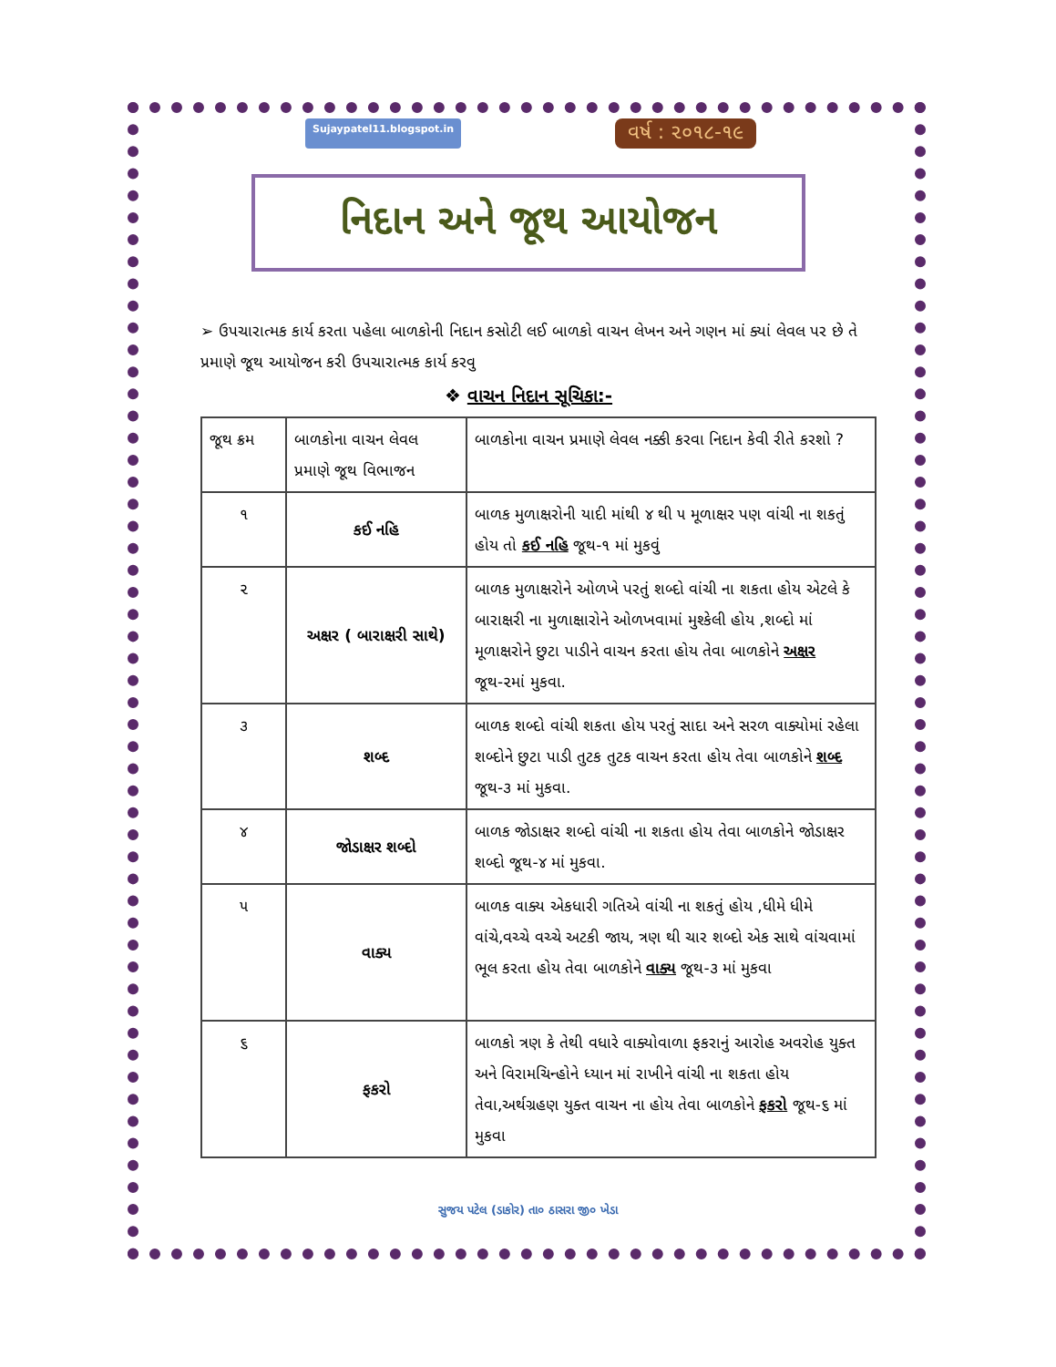Sujaypatel11.blogspot.in વર્ષ : ૨૦૧૮-૧૯
નિદાન અને જૂથ આયોજન
➢ ઉપચારાત્મક કાર્ય કરતા પહેલા બાળકોની નિદાન કસોટી લઈ બાળકો વાચન લેખન અને ગણન માં ક્યાં લેવલ પર છે તે પ્રમાણે જૂથ આયોજન કરી ઉપચારાત્મક કાર્ય કરવુ
❖ વાચન નિદાન સૂચિકા:-
| જૂથ ક્રમ | બાળકોના વાચન લેવલ પ્રમાણે જૂથ વિભાજન | બાળકોના વાચન પ્રમાણે લેવલ નક્કી કરવા નિદાન કેવી રીતે કરશો ? |
| ૧ | કઈ નહિ | બાળક મુળાક્ષરોની યાદી માંથી ૪ થી ૫ મૂળાક્ષર પણ વાંચી ના શકતું હોય તો કઈ નહિ જૂથ-૧ માં મુકવું |
| ૨ | અક્ષર ( બારાક્ષરી સાથે) | બાળક મુળાક્ષરોને ઓળખે પરતું શબ્દો વાંચી ના શકતા હોય એટલે કે બારાક્ષરી ના મુળાક્ષારોને ઓળખવામાં મુશ્કેલી હોય ,શબ્દો માં મૂળાક્ષરોને છુટા પાડીને વાચન કરતા હોય તેવા બાળકોને અક્ષર જૂથ-૨માં મુકવા. |
| ૩ | શબ્દ | બાળક શબ્દો વાંચી શકતા હોય પરતું સાદા અને સરળ વાક્યોમાં રહેલા શબ્દોને છુટા પાડી તુટક તુટક વાચન કરતા હોય તેવા બાળકોને શબ્દ જૂથ-૩ માં મુકવા. |
| ૪ | જોડાક્ષર શબ્દો | બાળક જોડાક્ષર શબ્દો વાંચી ના શકતા હોય તેવા બાળકોને જોડાક્ષર શબ્દો જૂથ-૪ માં મુકવા. |
| ૫ | વાક્ય | બાળક વાક્ય એકધારી ગતિએ વાંચી ના શકતું હોય ,ધીમે ધીમે વાંચે,વચ્ચે વચ્ચે અટકી જાય, ત્રણ થી ચાર શબ્દો એક સાથે વાંચવામાં ભૂલ કરતા હોય તેવા બાળકોને વાક્ય જૂથ-૩ માં મુકવા |
| ૬ | ફકરો | બાળકો ત્રણ કે તેથી વધારે વાક્યોવાળા ફકરાનું આરોહ અવરોહ યુક્ત અને વિરામચિન્હોને ધ્યાન માં રાખીને વાંચી ના શકતા હોય તેવા,અર્થગ્રહણ યુક્ત વાચન ના હોય તેવા બાળકોને ફકરો જૂથ-૬ માં મુકવા |
સુજય પટેલ (ડાકોર) તા૦ ઠાસરા જી૦ ખેડા